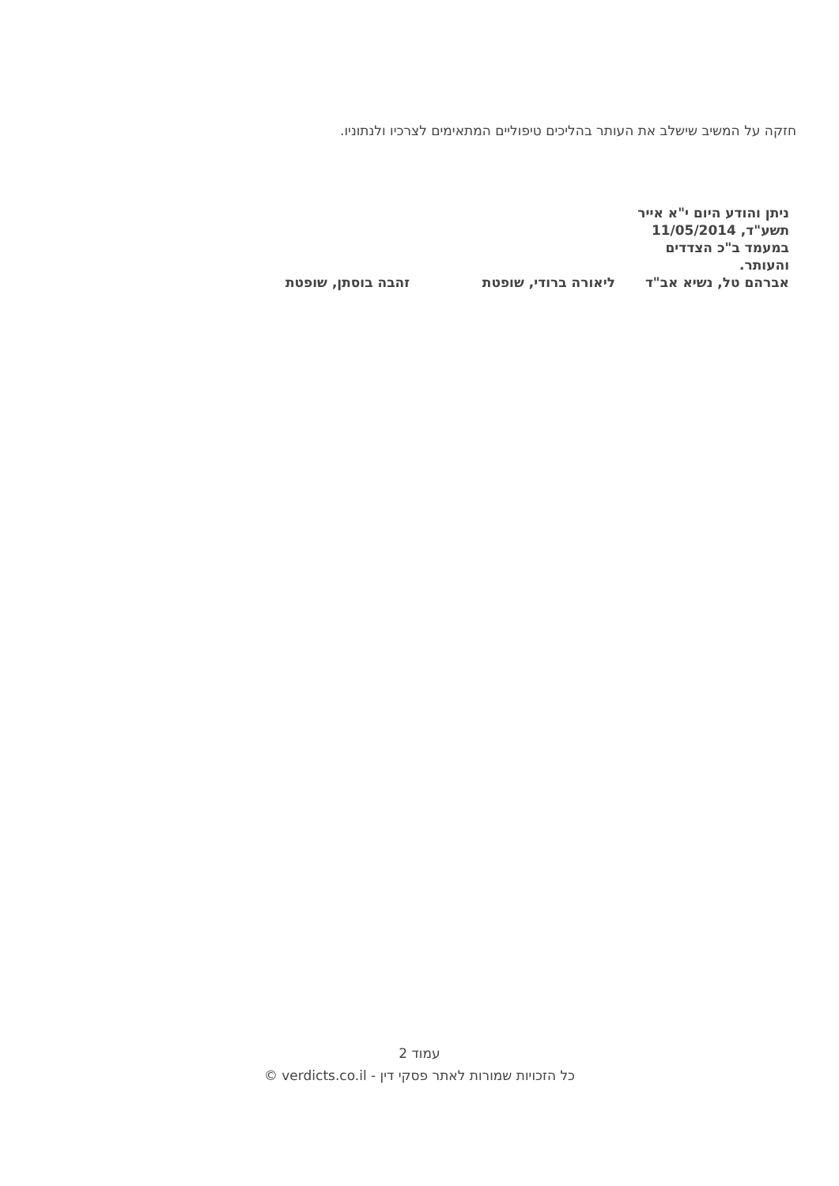חזקה על המשיב שישלב את העותר בהליכים טיפוליים המתאימים לצרכיו ולנתוניו.
ניתן והודע היום י"א אייר תשע"ד, 11/05/2014 במעמד ב"כ הצדדים והעותר.
| אברהם טל, נשיא אב"ד | ליאורה ברודי, שופטת | זהבה בוסתן, שופטת |
עמוד 2
כל הזכויות שמורות לאתר פסקי דין - verdicts.co.il ©